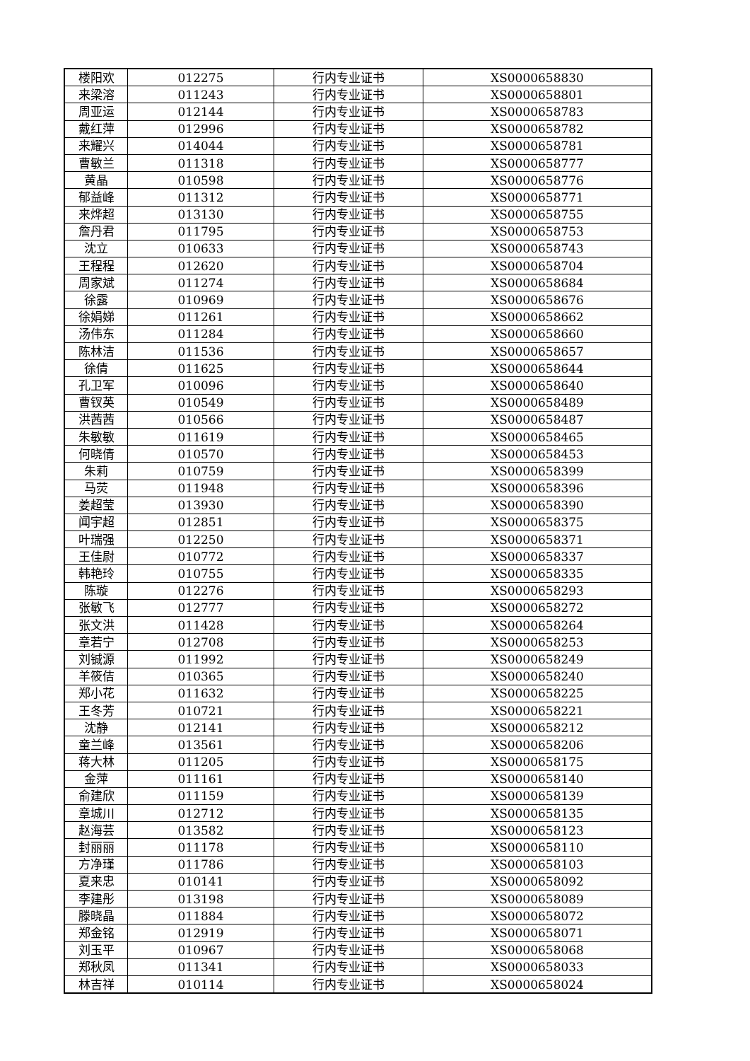| 楼阳欢 | 012275 | 行内专业证书 | XS0000658830 |
| 来梁溶 | 011243 | 行内专业证书 | XS0000658801 |
| 周亚运 | 012144 | 行内专业证书 | XS0000658783 |
| 戴红萍 | 012996 | 行内专业证书 | XS0000658782 |
| 来耀兴 | 014044 | 行内专业证书 | XS0000658781 |
| 曹敏兰 | 011318 | 行内专业证书 | XS0000658777 |
| 黄晶 | 010598 | 行内专业证书 | XS0000658776 |
| 郁益峰 | 011312 | 行内专业证书 | XS0000658771 |
| 来烨超 | 013130 | 行内专业证书 | XS0000658755 |
| 詹丹君 | 011795 | 行内专业证书 | XS0000658753 |
| 沈立 | 010633 | 行内专业证书 | XS0000658743 |
| 王程程 | 012620 | 行内专业证书 | XS0000658704 |
| 周家斌 | 011274 | 行内专业证书 | XS0000658684 |
| 徐露 | 010969 | 行内专业证书 | XS0000658676 |
| 徐娟娣 | 011261 | 行内专业证书 | XS0000658662 |
| 汤伟东 | 011284 | 行内专业证书 | XS0000658660 |
| 陈林洁 | 011536 | 行内专业证书 | XS0000658657 |
| 徐倩 | 011625 | 行内专业证书 | XS0000658644 |
| 孔卫军 | 010096 | 行内专业证书 | XS0000658640 |
| 曹钗英 | 010549 | 行内专业证书 | XS0000658489 |
| 洪茜茜 | 010566 | 行内专业证书 | XS0000658487 |
| 朱敏敏 | 011619 | 行内专业证书 | XS0000658465 |
| 何晓倩 | 010570 | 行内专业证书 | XS0000658453 |
| 朱莉 | 010759 | 行内专业证书 | XS0000658399 |
| 马荧 | 011948 | 行内专业证书 | XS0000658396 |
| 姜超莹 | 013930 | 行内专业证书 | XS0000658390 |
| 闻宇超 | 012851 | 行内专业证书 | XS0000658375 |
| 叶瑞强 | 012250 | 行内专业证书 | XS0000658371 |
| 王佳尉 | 010772 | 行内专业证书 | XS0000658337 |
| 韩艳玲 | 010755 | 行内专业证书 | XS0000658335 |
| 陈璇 | 012276 | 行内专业证书 | XS0000658293 |
| 张敏飞 | 012777 | 行内专业证书 | XS0000658272 |
| 张文洪 | 011428 | 行内专业证书 | XS0000658264 |
| 章若宁 | 012708 | 行内专业证书 | XS0000658253 |
| 刘铖源 | 011992 | 行内专业证书 | XS0000658249 |
| 羊筱佶 | 010365 | 行内专业证书 | XS0000658240 |
| 郑小花 | 011632 | 行内专业证书 | XS0000658225 |
| 王冬芳 | 010721 | 行内专业证书 | XS0000658221 |
| 沈静 | 012141 | 行内专业证书 | XS0000658212 |
| 童兰峰 | 013561 | 行内专业证书 | XS0000658206 |
| 蒋大林 | 011205 | 行内专业证书 | XS0000658175 |
| 金萍 | 011161 | 行内专业证书 | XS0000658140 |
| 俞建欣 | 011159 | 行内专业证书 | XS0000658139 |
| 章城川 | 012712 | 行内专业证书 | XS0000658135 |
| 赵海芸 | 013582 | 行内专业证书 | XS0000658123 |
| 封丽丽 | 011178 | 行内专业证书 | XS0000658110 |
| 方净瑾 | 011786 | 行内专业证书 | XS0000658103 |
| 夏来忠 | 010141 | 行内专业证书 | XS0000658092 |
| 李建彤 | 013198 | 行内专业证书 | XS0000658089 |
| 滕晓晶 | 011884 | 行内专业证书 | XS0000658072 |
| 郑金铭 | 012919 | 行内专业证书 | XS0000658071 |
| 刘玉平 | 010967 | 行内专业证书 | XS0000658068 |
| 郑秋凤 | 011341 | 行内专业证书 | XS0000658033 |
| 林吉祥 | 010114 | 行内专业证书 | XS0000658024 |